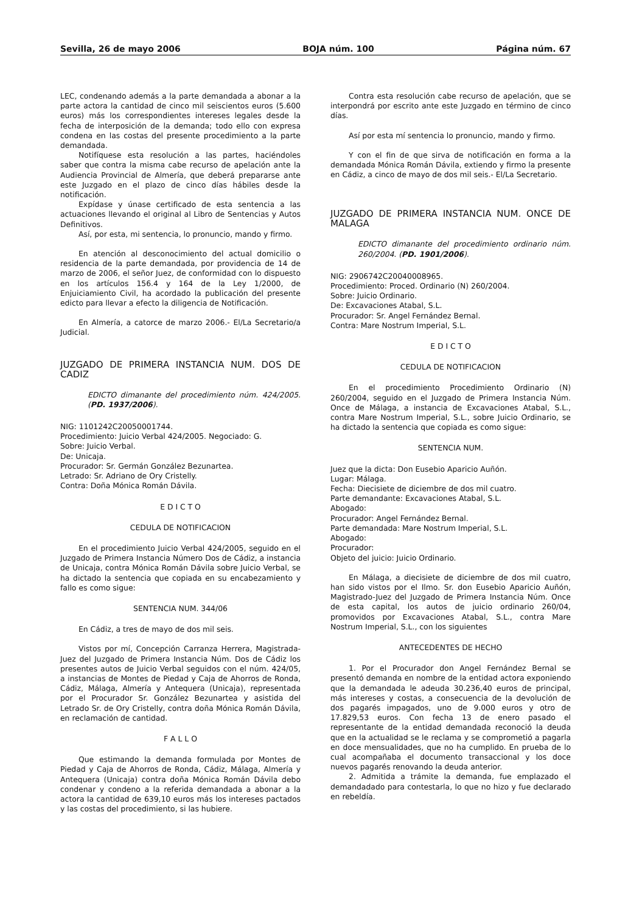Sevilla, 26 de mayo 2006 BOJA núm. 100 Página núm. 67
LEC, condenando además a la parte demandada a abonar a la parte actora la cantidad de cinco mil seiscientos euros (5.600 euros) más los correspondientes intereses legales desde la fecha de interposición de la demanda; todo ello con expresa condena en las costas del presente procedimiento a la parte demandada.
Notifíquese esta resolución a las partes, haciéndoles saber que contra la misma cabe recurso de apelación ante la Audiencia Provincial de Almería, que deberá prepararse ante este Juzgado en el plazo de cinco días hábiles desde la notificación.
Expídase y únase certificado de esta sentencia a las actuaciones llevando el original al Libro de Sentencias y Autos Definitivos.
Así, por esta, mi sentencia, lo pronuncio, mando y firmo.
En atención al desconocimiento del actual domicilio o residencia de la parte demandada, por providencia de 14 de marzo de 2006, el señor Juez, de conformidad con lo dispuesto en los artículos 156.4 y 164 de la Ley 1/2000, de Enjuiciamiento Civil, ha acordado la publicación del presente edicto para llevar a efecto la diligencia de Notificación.
En Almería, a catorce de marzo 2006.- El/La Secretario/a Judicial.
JUZGADO DE PRIMERA INSTANCIA NUM. DOS DE CADIZ
EDICTO dimanante del procedimiento núm. 424/2005. (PD. 1937/2006).
NIG: 1101242C20050001744.
Procedimiento: Juicio Verbal 424/2005. Negociado: G.
Sobre: Juicio Verbal.
De: Unicaja.
Procurador: Sr. Germán González Bezunartea.
Letrado: Sr. Adriano de Ory Cristelly.
Contra: Doña Mónica Román Dávila.
E D I C T O
CEDULA DE NOTIFICACION
En el procedimiento Juicio Verbal 424/2005, seguido en el Juzgado de Primera Instancia Número Dos de Cádiz, a instancia de Unicaja, contra Mónica Román Dávila sobre Juicio Verbal, se ha dictado la sentencia que copiada en su encabezamiento y fallo es como sigue:
SENTENCIA NUM. 344/06
En Cádiz, a tres de mayo de dos mil seis.
Vistos por mí, Concepción Carranza Herrera, Magistrada-Juez del Juzgado de Primera Instancia Núm. Dos de Cádiz los presentes autos de Juicio Verbal seguidos con el núm. 424/05, a instancias de Montes de Piedad y Caja de Ahorros de Ronda, Cádiz, Málaga, Almería y Antequera (Unicaja), representada por el Procurador Sr. González Bezunartea y asistida del Letrado Sr. de Ory Cristelly, contra doña Mónica Román Dávila, en reclamación de cantidad.
F A L L O
Que estimando la demanda formulada por Montes de Piedad y Caja de Ahorros de Ronda, Cádiz, Málaga, Almería y Antequera (Unicaja) contra doña Mónica Román Dávila debo condenar y condeno a la referida demandada a abonar a la actora la cantidad de 639,10 euros más los intereses pactados y las costas del procedimiento, si las hubiere.
Contra esta resolución cabe recurso de apelación, que se interpondrá por escrito ante este Juzgado en término de cinco días.
Así por esta mí sentencia lo pronuncio, mando y firmo.
Y con el fin de que sirva de notificación en forma a la demandada Mónica Román Dávila, extiendo y firmo la presente en Cádiz, a cinco de mayo de dos mil seis.- El/La Secretario.
JUZGADO DE PRIMERA INSTANCIA NUM. ONCE DE MALAGA
EDICTO dimanante del procedimiento ordinario núm. 260/2004. (PD. 1901/2006).
NIG: 2906742C20040008965.
Procedimiento: Proced. Ordinario (N) 260/2004.
Sobre: Juicio Ordinario.
De: Excavaciones Atabal, S.L.
Procurador: Sr. Angel Fernández Bernal.
Contra: Mare Nostrum Imperial, S.L.
E D I C T O
CEDULA DE NOTIFICACION
En el procedimiento Procedimiento Ordinario (N) 260/2004, seguido en el Juzgado de Primera Instancia Núm. Once de Málaga, a instancia de Excavaciones Atabal, S.L., contra Mare Nostrum Imperial, S.L., sobre Juicio Ordinario, se ha dictado la sentencia que copiada es como sigue:
SENTENCIA NUM.
Juez que la dicta: Don Eusebio Aparicio Auñón.
Lugar: Málaga.
Fecha: Diecisiete de diciembre de dos mil cuatro.
Parte demandante: Excavaciones Atabal, S.L.
Abogado:
Procurador: Angel Fernández Bernal.
Parte demandada: Mare Nostrum Imperial, S.L.
Abogado:
Procurador:
Objeto del juicio: Juicio Ordinario.
En Málaga, a diecisiete de diciembre de dos mil cuatro, han sido vistos por el Ilmo. Sr. don Eusebio Aparicio Auñón, Magistrado-Juez del Juzgado de Primera Instancia Núm. Once de esta capital, los autos de juicio ordinario 260/04, promovidos por Excavaciones Atabal, S.L., contra Mare Nostrum Imperial, S.L., con los siguientes
ANTECEDENTES DE HECHO
1. Por el Procurador don Angel Fernández Bernal se presentó demanda en nombre de la entidad actora exponiendo que la demandada le adeuda 30.236,40 euros de principal, más intereses y costas, a consecuencia de la devolución de dos pagarés impagados, uno de 9.000 euros y otro de 17.829,53 euros. Con fecha 13 de enero pasado el representante de la entidad demandada reconoció la deuda que en la actualidad se le reclama y se comprometió a pagarla en doce mensualidades, que no ha cumplido. En prueba de lo cual acompañaba el documento transaccional y los doce nuevos pagarés renovando la deuda anterior.
2. Admitida a trámite la demanda, fue emplazado el demandadado para contestarla, lo que no hizo y fue declarado en rebeldía.